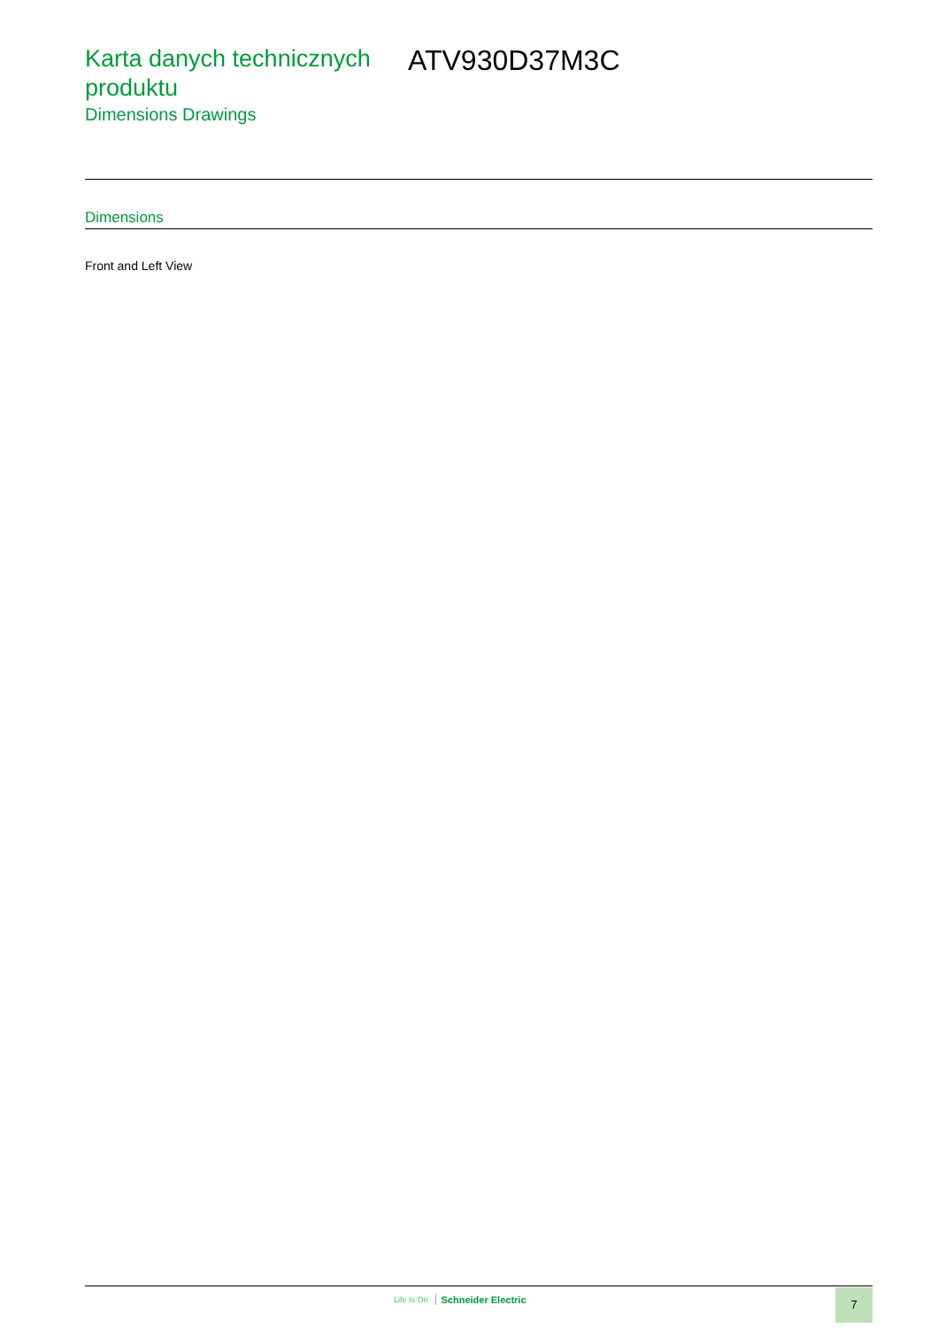Karta danych technicznych produktu
Dimensions Drawings
ATV930D37M3C
Dimensions
Front and Left View
Life Is On Schneider Electric 7